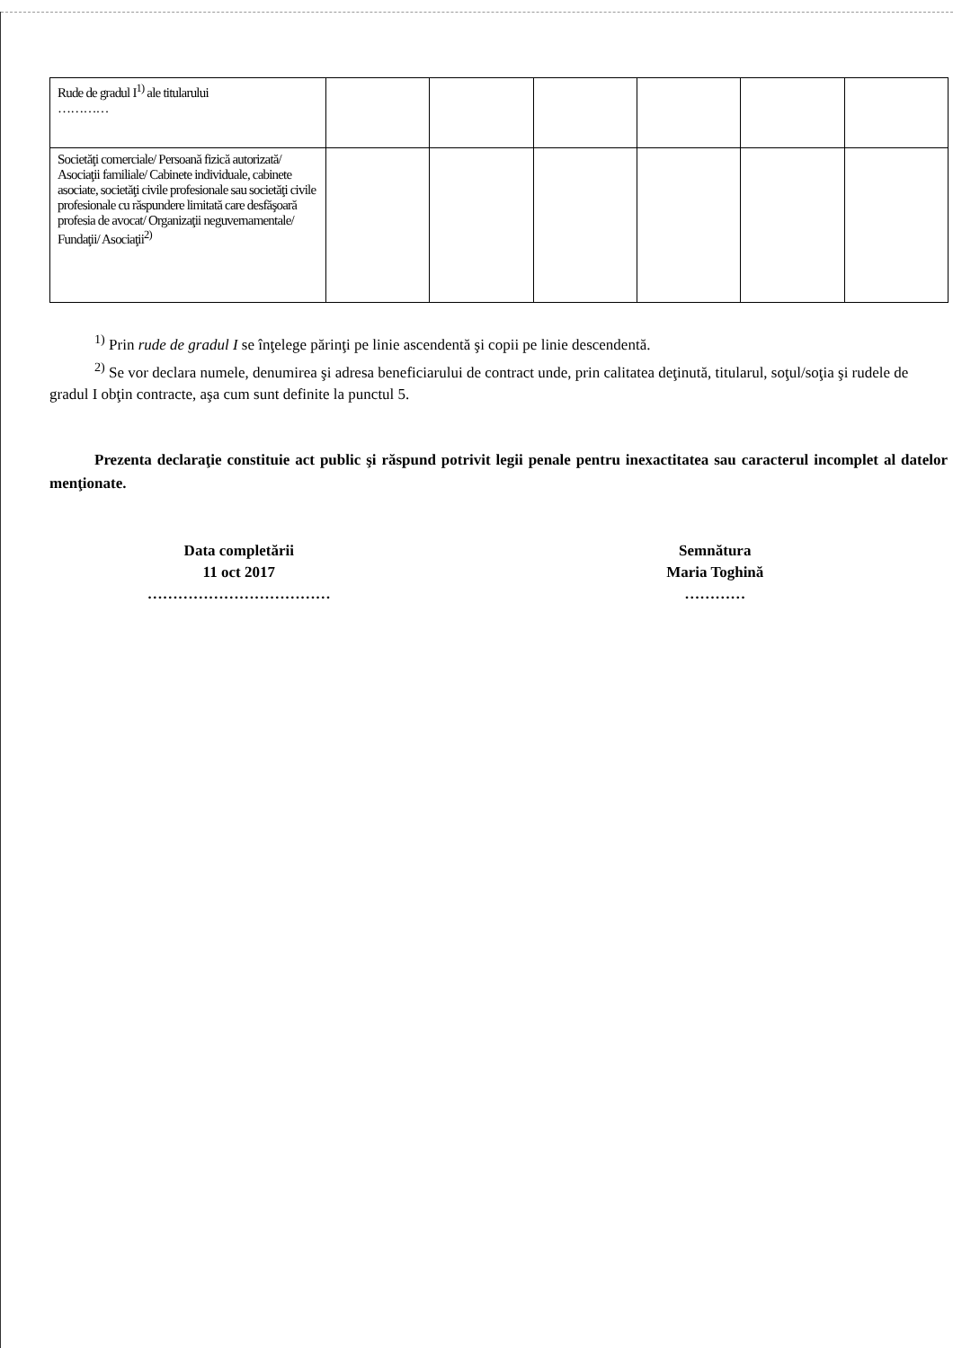| Rude de gradul I<sup>1)</sup> ale titularului ………… | | | | | | |
| Societăţi comerciale/ Persoană fizică autorizată/ Asociaţii familiale/ Cabinete individuale, cabinete asociate, societăţi civile profesionale sau societăţi civile profesionale cu răspundere limitată care desfăşoară profesia de avocat/ Organizaţii neguvernamentale/ Fundaţii/ Asociaţii<sup>2)</sup> | | | | | | |
<sup>1)</sup> Prin rude de gradul I se înţelege părinţi pe linie ascendentă şi copii pe linie descendentă.
<sup>2)</sup> Se vor declara numele, denumirea şi adresa beneficiarului de contract unde, prin calitatea deţinută, titularul, soţul/soţia şi rudele de gradul I obţin contracte, aşa cum sunt definite la punctul 5.
Prezenta declaraţie constituie act public şi răspund potrivit legii penale pentru inexactitatea sau caracterul incomplet al datelor menţionate.
Data completării
11 oct 2017
………………………………
Semnătura
Maria Toghină
…………